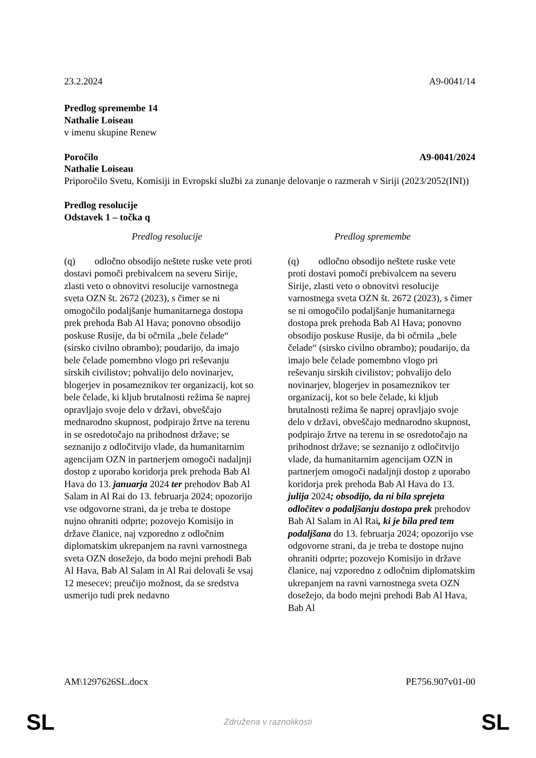23.2.2024 A9-0041/14
Predlog spremembe 14
Nathalie Loiseau
v imenu skupine Renew
Poročilo A9-0041/2024
Nathalie Loiseau
Priporočilo Svetu, Komisiji in Evropski službi za zunanje delovanje o razmerah v Siriji (2023/2052(INI))
Predlog resolucije
Odstavek 1 – točka q
| Predlog resolucije | Predlog spremembe |
| --- | --- |
| (q) odločno obsodijo neštete ruske vete proti dostavi pomoči prebivalcem na severu Sirije, zlasti veto o obnovitvi resolucije varnostnega sveta OZN št. 2672 (2023), s čimer se ni omogočilo podaljšanje humanitarnega dostopa prek prehoda Bab Al Hava; ponovno obsodijo poskuse Rusije, da bi očrnila „bele čelade“ (sirsko civilno obrambo); poudarijo, da imajo bele čelade pomembno vlogo pri reševanju sirskih civilistov; pohvalijo delo novinarjev, blogerjev in posameznikov ter organizacij, kot so bele čelade, ki kljub brutalnosti režima še naprej opravljajo svoje delo v državi, obveščajo mednarodno skupnost, podpirajo žrtve na terenu in se osredotočajo na prihodnost države; se seznanijo z odločitvijo vlade, da humanitarnim agencijam OZN in partnerjem omogoči nadaljnji dostop z uporabo koridorja prek prehoda Bab Al Hava do 13. januarja 2024 ter prehodov Bab Al Salam in Al Rai do 13. februarja 2024; opozorijo vse odgovorne strani, da je treba te dostope nujno ohraniti odprte; pozovejo Komisijo in države članice, naj vzporedno z odločnim diplomatskim ukrepanjem na ravni varnostnega sveta OZN dosežejo, da bodo mejni prehodi Bab Al Hava, Bab Al Salam in Al Rai delovali še vsaj 12 mesecev; preučijo možnost, da se sredstva usmerijo tudi prek nedavno | (q) odločno obsodijo neštete ruske vete proti dostavi pomoči prebivalcem na severu Sirije, zlasti veto o obnovitvi resolucije varnostnega sveta OZN št. 2672 (2023), s čimer se ni omogočilo podaljšanje humanitarnega dostopa prek prehoda Bab Al Hava; ponovno obsodijo poskuse Rusije, da bi očrnila „bele čelade“ (sirsko civilno obrambo); poudarijo, da imajo bele čelade pomembno vlogo pri reševanju sirskih civilistov; pohvalijo delo novinarjev, blogerjev in posameznikov ter organizacij, kot so bele čelade, ki kljub brutalnosti režima še naprej opravljajo svoje delo v državi, obveščajo mednarodno skupnost, podpirajo žrtve na terenu in se osredotočajo na prihodnost države; se seznanijo z odločitvijo vlade, da humanitarnim agencijam OZN in partnerjem omogoči nadaljnji dostop z uporabo koridorja prek prehoda Bab Al Hava do 13. julija 2024 ; obsodijo, da ni bila sprejeta odločitev o podaljšanju dostopa prek prehodov Bab Al Salam in Al Rai , ki je bila pred tem podaljšana do 13. februarja 2024; opozorijo vse odgovorne strani, da je treba te dostope nujno ohraniti odprte; pozovejo Komisijo in države članice, naj vzporedno z odločnim diplomatskim ukrepanjem na ravni varnostnega sveta OZN dosežejo, da bodo mejni prehodi Bab Al Hava, Bab Al |
AM\1297626SL.docx PE756.907v01-00
SL Združena v raznolikosti SL